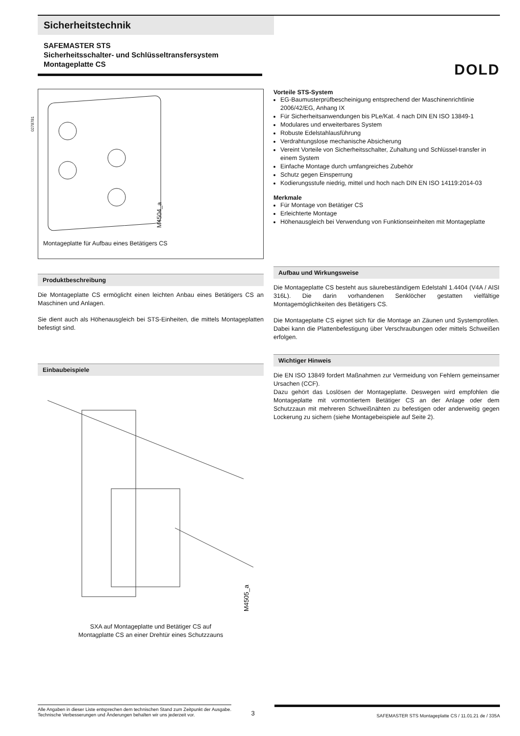Sicherheitstechnik
SAFEMASTER STS
Sicherheitsschalter- und Schlüsseltransfersystem
Montageplatte CS
DOLD
0278781
M4504_a
Montageplatte für Aufbau eines Betätigers CS
Produktbeschreibung
Die Montageplatte CS ermöglicht einen leichten Anbau eines Betätigers CS an Maschinen und Anlagen.
Sie dient auch als Höhenausgleich bei STS-Einheiten, die mittels Montageplatten befestigt sind.
Einbaubeispiele
M4505_a
SXA auf Montageplatte und Betätiger CS auf
Montagplatte CS an einer Drehtür eines Schutzzauns
Vorteile STS-System
EG-Baumusterprüfbescheinigung entsprechend der Maschinenrichtlinie 2006/42/EG, Anhang IX
Für Sicherheitsanwendungen bis PLe/Kat. 4 nach DIN EN ISO 13849-1
Modulares und erweiterbares System
Robuste Edelstahlausführung
Verdrahtungslose mechanische Absicherung
Vereint Vorteile von Sicherheitsschalter, Zuhaltung und Schlüssel-transfer in einem System
Einfache Montage durch umfangreiches Zubehör
Schutz gegen Einsperrung
Kodierungsstufe niedrig, mittel und hoch nach DIN EN ISO 14119:2014-03
Merkmale
Für Montage von Betätiger CS
Erleichterte Montage
Höhenausgleich bei Verwendung von Funktionseinheiten mit Montageplatte
Aufbau und Wirkungsweise
Die Montageplatte CS besteht aus säurebeständigem Edelstahl 1.4404 (V4A / AISI 316L). Die darin vorhandenen Senklöcher gestatten vielfältige Montagemöglichkeiten des Betätigers CS.
Die Montageplatte CS eignet sich für die Montage an Zäunen und Systemprofilen. Dabei kann die Plattenbefestigung über Verschraubungen oder mittels Schweißen erfolgen.
Wichtiger Hinweis
Die EN ISO 13849 fordert Maßnahmen zur Vermeidung von Fehlern gemeinsamer Ursachen (CCF).
Dazu gehört das Loslösen der Montageplatte. Deswegen wird empfohlen die Montageplatte mit vormontiertem Betätiger CS an der Anlage oder dem Schutzzaun mit mehreren Schweißnähten zu befestigen oder anderweitig gegen Lockerung zu sichern (siehe Montagebeispiele auf Seite 2).
Alle Angaben in dieser Liste entsprechen dem technischen Stand zum Zeitpunkt der Ausgabe.
Technische Verbesserungen und Änderungen behalten wir uns jederzeit vor.
3
SAFEMASTER STS Montageplatte CS / 11.01.21 de / 335A